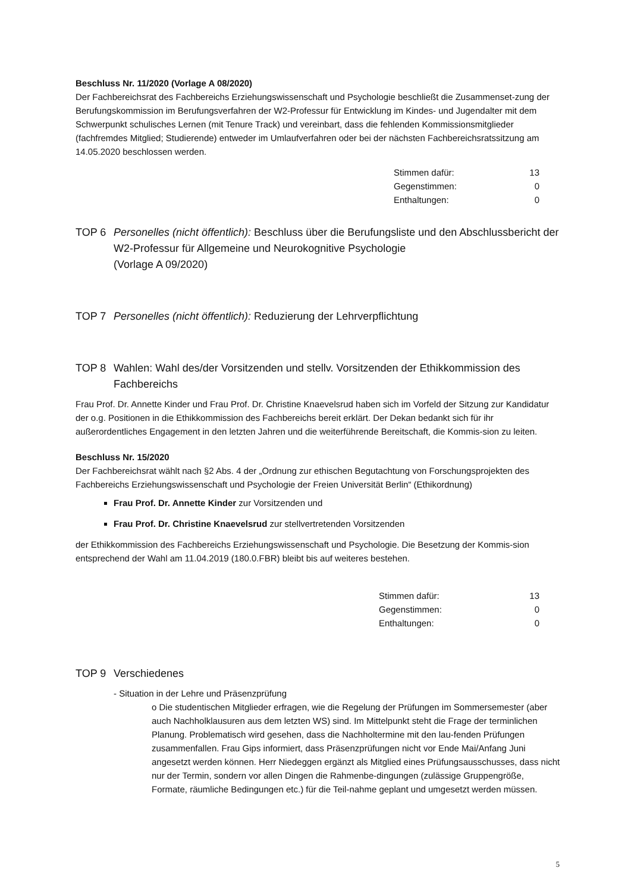Beschluss Nr. 11/2020 (Vorlage A 08/2020)
Der Fachbereichsrat des Fachbereichs Erziehungswissenschaft und Psychologie beschließt die Zusammenset-zung der Berufungskommission im Berufungsverfahren der W2-Professur für Entwicklung im Kindes- und Jugendalter mit dem Schwerpunkt schulisches Lernen (mit Tenure Track) und vereinbart, dass die fehlenden Kommissionsmitglieder (fachfremdes Mitglied; Studierende) entweder im Umlaufverfahren oder bei der nächsten Fachbereichsratssitzung am 14.05.2020 beschlossen werden.
Stimmen dafür: 13
Gegenstimmen: 0
Enthaltungen: 0
TOP 6 Personelles (nicht öffentlich): Beschluss über die Berufungsliste und den Abschlussbericht der W2-Professur für Allgemeine und Neurokognitive Psychologie
(Vorlage A 09/2020)
TOP 7 Personelles (nicht öffentlich): Reduzierung der Lehrverpflichtung
TOP 8 Wahlen: Wahl des/der Vorsitzenden und stellv. Vorsitzenden der Ethikkommission des Fachbereichs
Frau Prof. Dr. Annette Kinder und Frau Prof. Dr. Christine Knaevelsrud haben sich im Vorfeld der Sitzung zur Kandidatur der o.g. Positionen in die Ethikkommission des Fachbereichs bereit erklärt. Der Dekan bedankt sich für ihr außerordentliches Engagement in den letzten Jahren und die weiterführende Bereitschaft, die Kommis-sion zu leiten.
Beschluss Nr. 15/2020
Der Fachbereichsrat wählt nach §2 Abs. 4 der „Ordnung zur ethischen Begutachtung von Forschungsprojekten des Fachbereichs Erziehungswissenschaft und Psychologie der Freien Universität Berlin“ (Ethikordnung)
Frau Prof. Dr. Annette Kinder zur Vorsitzenden und
Frau Prof. Dr. Christine Knaevelsrud zur stellvertretenden Vorsitzenden
der Ethikkommission des Fachbereichs Erziehungswissenschaft und Psychologie. Die Besetzung der Kommis-sion entsprechend der Wahl am 11.04.2019 (180.0.FBR) bleibt bis auf weiteres bestehen.
Stimmen dafür: 13
Gegenstimmen: 0
Enthaltungen: 0
TOP 9 Verschiedenes
- Situation in der Lehre und Präsenzprüfung
o Die studentischen Mitglieder erfragen, wie die Regelung der Prüfungen im Sommersemester (aber auch Nachholklausuren aus dem letzten WS) sind. Im Mittelpunkt steht die Frage der terminlichen Planung. Problematisch wird gesehen, dass die Nachholtermine mit den lau-fenden Prüfungen zusammenfallen. Frau Gips informiert, dass Präsenzprüfungen nicht vor Ende Mai/Anfang Juni angesetzt werden können. Herr Niedeggen ergänzt als Mitglied eines Prüfungsausschusses, dass nicht nur der Termin, sondern vor allen Dingen die Rahmenbe-dingungen (zulässige Gruppengröße, Formate, räumliche Bedingungen etc.) für die Teil-nahme geplant und umgesetzt werden müssen.
5